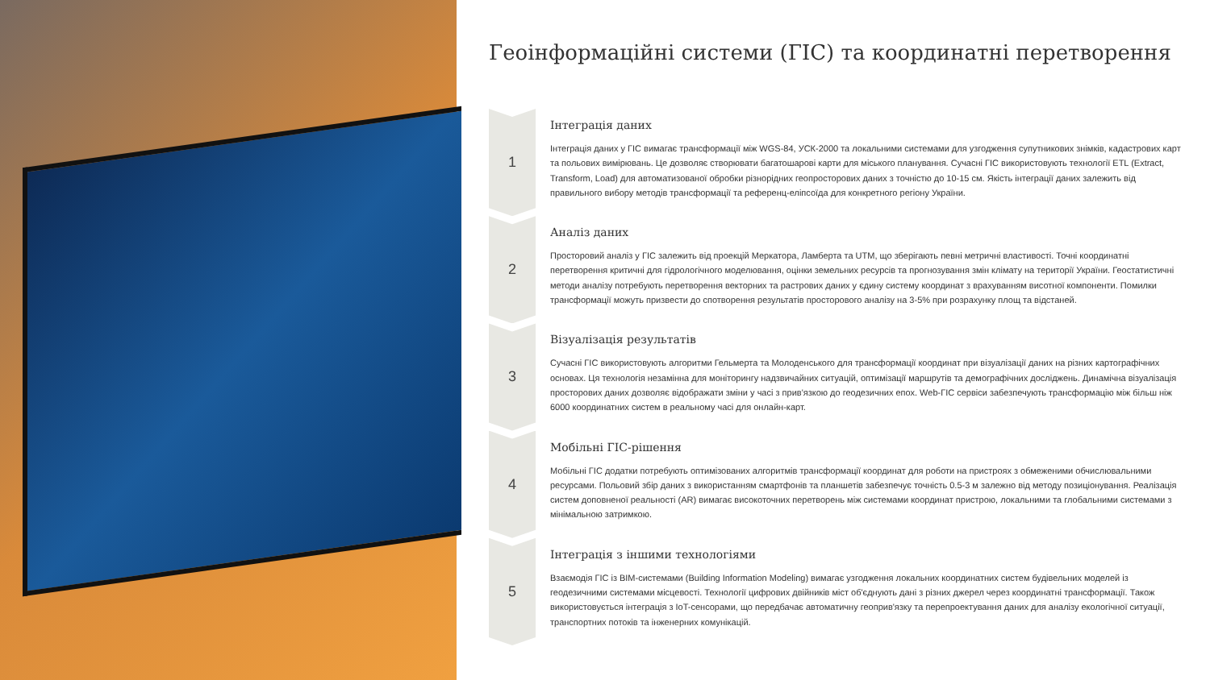Геоінформаційні системи (ГІС) та координатні перетворення
1
Інтеграція даних
Інтеграція даних у ГІС вимагає трансформації між WGS-84, УСК-2000 та локальними системами для узгодження супутникових знімків, кадастрових карт та польових вимірювань. Це дозволяє створювати багатошарові карти для міського планування. Сучасні ГІС використовують технології ETL (Extract, Transform, Load) для автоматизованої обробки різнорідних геопросторових даних з точністю до 10-15 см. Якість інтеграції даних залежить від правильного вибору методів трансформації та референц-еліпсоїда для конкретного регіону України.
2
Аналіз даних
Просторовий аналіз у ГІС залежить від проекцій Меркатора, Ламберта та UTM, що зберігають певні метричні властивості. Точні координатні перетворення критичні для гідрологічного моделювання, оцінки земельних ресурсів та прогнозування змін клімату на території України. Геостатистичні методи аналізу потребують перетворення векторних та растрових даних у єдину систему координат з врахуванням висотної компоненти. Помилки трансформації можуть призвести до спотворення результатів просторового аналізу на 3-5% при розрахунку площ та відстаней.
3
Візуалізація результатів
Сучасні ГІС використовують алгоритми Гельмерта та Молоденського для трансформації координат при візуалізації даних на різних картографічних основах. Ця технологія незамінна для моніторингу надзвичайних ситуацій, оптимізації маршрутів та демографічних досліджень. Динамічна візуалізація просторових даних дозволяє відображати зміни у часі з прив'язкою до геодезичних епох. Web-ГІС сервіси забезпечують трансформацію між більш ніж 6000 координатних систем в реальному часі для онлайн-карт.
4
Мобільні ГІС-рішення
Мобільні ГІС додатки потребують оптимізованих алгоритмів трансформації координат для роботи на пристроях з обмеженими обчислювальними ресурсами. Польовий збір даних з використанням смартфонів та планшетів забезпечує точність 0.5-3 м залежно від методу позиціонування. Реалізація систем доповненої реальності (AR) вимагає високоточних перетворень між системами координат пристрою, локальними та глобальними системами з мінімальною затримкою.
5
Інтеграція з іншими технологіями
Взаємодія ГІС із BIM-системами (Building Information Modeling) вимагає узгодження локальних координатних систем будівельних моделей із геодезичними системами місцевості. Технології цифрових двійників міст об'єднують дані з різних джерел через координатні трансформації. Також використовується інтеграція з IoT-сенсорами, що передбачає автоматичну геоприв'язку та перепроектування даних для аналізу екологічної ситуації, транспортних потоків та інженерних комунікацій.